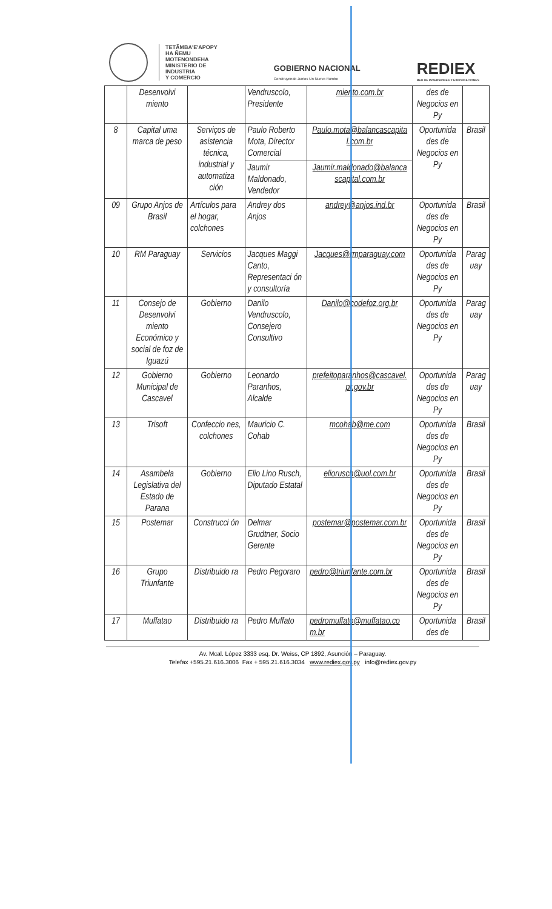TETÃMBA'E'APOPY
HA ÑEMU
MOTENONDEHA
MINISTERIO DE
INDUSTRIA
Y COMERCIO
GOBIERNO NACIONAL
Construyendo Juntos Un Nuevo Rumbo
REDIEX
RED DE INVERSIONES Y EXPORTACIONES
| | Desenvolvi miento | | Vendruscolo, Presidente | miento.com.br | des de Negocios en Py | |
| 8 | Capital uma marca de peso | Serviços de asistencia técnica, industrial y automatiza ción | Paulo Roberto Mota, Director Comercial | Paulo.mota@balancascapita l.com.br | Oportunida des de Negocios en Py | Brasil |
| | | | Jaumir Maldonado, Vendedor | Jaumir.maldonado@balanca scapital.com.br | | |
| 09 | Grupo Anjos de Brasil | Artículos para el hogar, colchones | Andrey dos Anjos | andrey@anjos.ind.br | Oportunida des de Negocios en Py | Brasil |
| 10 | RM Paraguay | Servicios | Jacques Maggi Canto, Representaci ón y consultoría | Jacques@rmparaguay.com | Oportunida des de Negocios en Py | Parag uay |
| 11 | Consejo de Desenvolvi miento Económico y social de foz de Iguazú | Gobierno | Danilo Vendruscolo, Consejero Consultivo | Danilo@codefoz.org.br | Oportunida des de Negocios en Py | Parag uay |
| 12 | Gobierno Municipal de Cascavel | Gobierno | Leonardo Paranhos, Alcalde | prefeitoparanhos@cascavel. pr.gov.br | Oportunida des de Negocios en Py | Parag uay |
| 13 | Trisoft | Confeccio nes, colchones | Mauricio C. Cohab | mcohab@me.com | Oportunida des de Negocios en Py | Brasil |
| 14 | Asambela Legislativa del Estado de Parana | Gobierno | Elio Lino Rusch, Diputado Estatal | eliorusch@uol.com.br | Oportunida des de Negocios en Py | Brasil |
| 15 | Postemar | Construcci ón | Delmar Grudtner, Socio Gerente | postemar@postemar.com.br | Oportunida des de Negocios en Py | Brasil |
| 16 | Grupo Triunfante | Distribuido ra | Pedro Pegoraro | pedro@triunfante.com.br | Oportunida des de Negocios en Py | Brasil |
| 17 | Muffatao | Distribuido ra | Pedro Muffato | pedromuffato@muffatao.co m.br | Oportunida des de | Brasil |
Av. Mcal. López 3333 esq. Dr. Weiss, CP 1892, Asunción – Paraguay.
Telefax +595.21.616.3006 Fax + 595.21.616.3034 www.rediex.gov.py info@rediex.gov.py